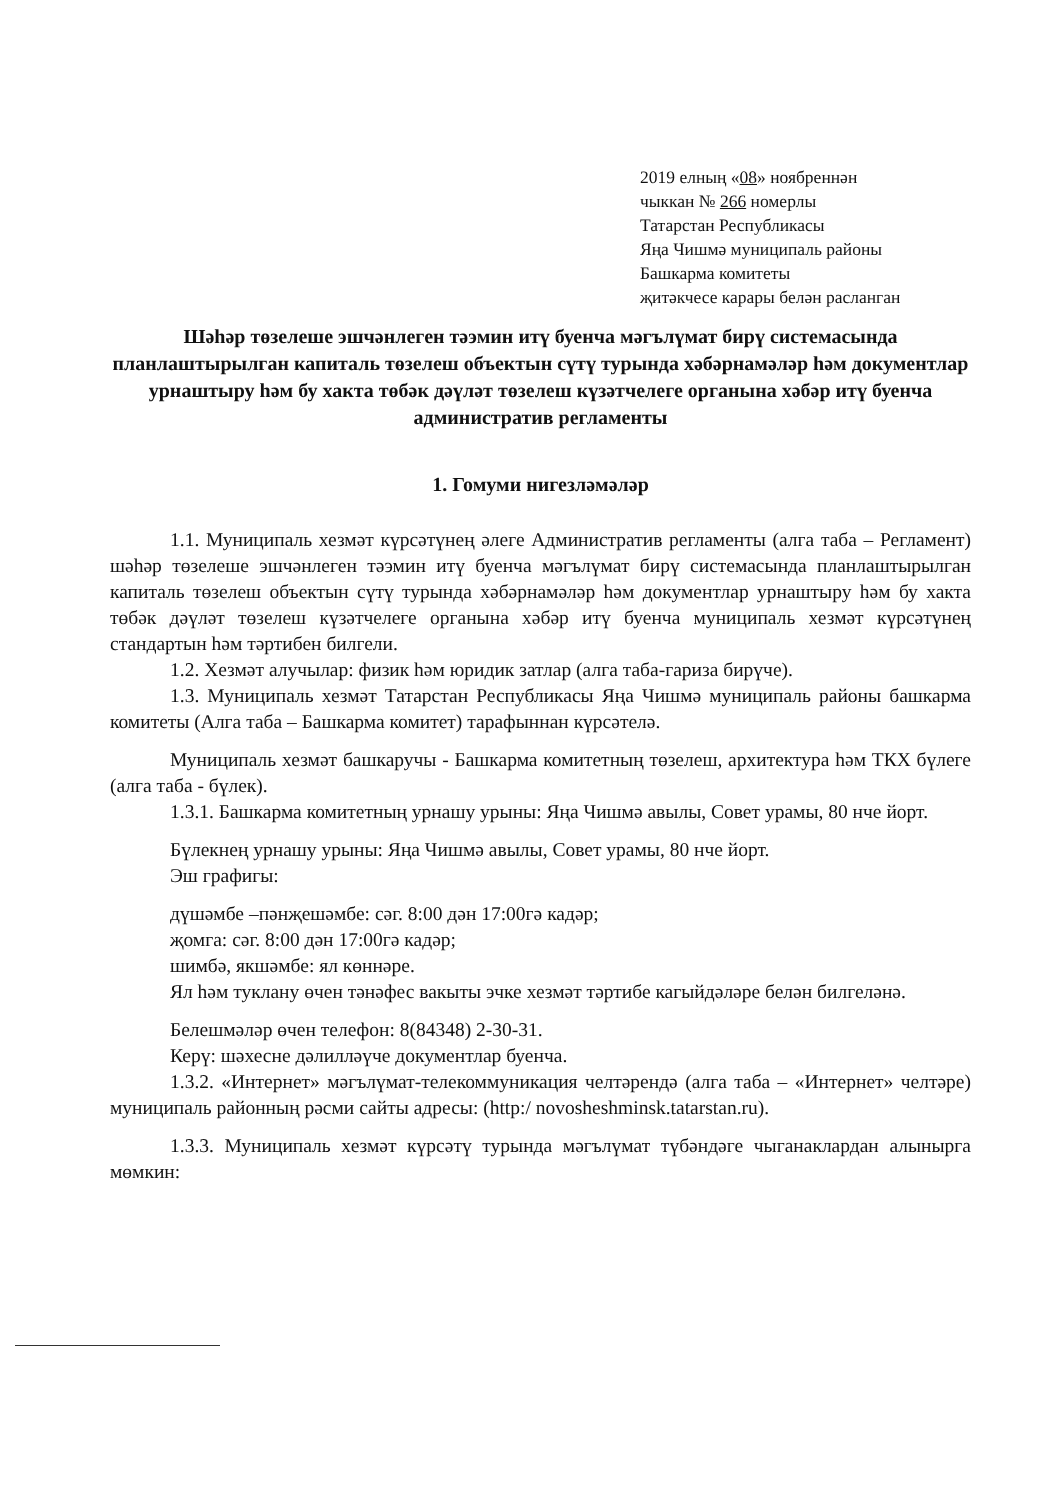2019 елның «08» ноябреннән
чыккан № 266 номерлы
Татарстан Республикасы
Яңа Чишмә муниципаль районы
Башкарма комитеты
җитәкчесе карары белән расланган
Шәһәр төзелеше эшчәнлеген тәэмин итү буенча мәгълүмат бирү системасында планлаштырылган капиталь төзелеш объектын сүтү турында хәбәрнамәләр һәм документлар урнаштыру һәм бу хакта төбәк дәүләт төзелеш күзәтчелеге органына хәбәр итү буенча административ регламенты
1. Гомуми нигезләмәләр
1.1. Муниципаль хезмәт күрсәтүнең әлеге Административ регламенты (алга таба – Регламент) шәһәр төзелеше эшчәнлеген тәэмин итү буенча мәгълүмат бирү системасында планлаштырылган капиталь төзелеш объектын сүтү турында хәбәрнамәләр һәм документлар урнаштыру һәм бу хакта төбәк дәүләт төзелеш күзәтчелеге органына хәбәр итү буенча муниципаль хезмәт күрсәтүнең стандартын һәм тәртибен билгели.
1.2. Хезмәт алучылар: физик һәм юридик затлар (алга таба-гариза бирүче).
1.3. Муниципаль хезмәт Татарстан Республикасы Яңа Чишмә муниципаль районы башкарма комитеты (Алга таба – Башкарма комитет) тарафыннан күрсәтелә.
Муниципаль хезмәт башкаручы - Башкарма комитетның төзелеш, архитектура һәм ТКХ бүлеге (алга таба - бүлек).
1.3.1. Башкарма комитетның урнашу урыны: Яңа Чишмә авылы, Совет урамы, 80 нче йорт.
Бүлекнең урнашу урыны: Яңа Чишмә авылы, Совет урамы, 80 нче йорт.
Эш графигы:
дүшәмбе –пәнҗешәмбе: сәг. 8:00 дән 17:00гә кадәр;
җомга: сәг. 8:00 дән 17:00гә кадәр;
шимбә, якшәмбе: ял көннәре.
Ял һәм туклану өчен тәнәфес вакыты эчке хезмәт тәртибе кагыйдәләре белән билгеләнә.
Белешмәләр өчен телефон: 8(84348) 2-30-31.
Керү: шәхесне дәлилләүче документлар буенча.
1.3.2. «Интернет» мәгълүмат-телекоммуникация челтәрендә (алга таба – «Интернет» челтәре) муниципаль районның рәсми сайты адресы: (http:/ novosheshminsk.tatarstan.ru).
1.3.3. Муниципаль хезмәт күрсәтү турында мәгълүмат түбәндәге чыганаклардан алынырга мөмкин: